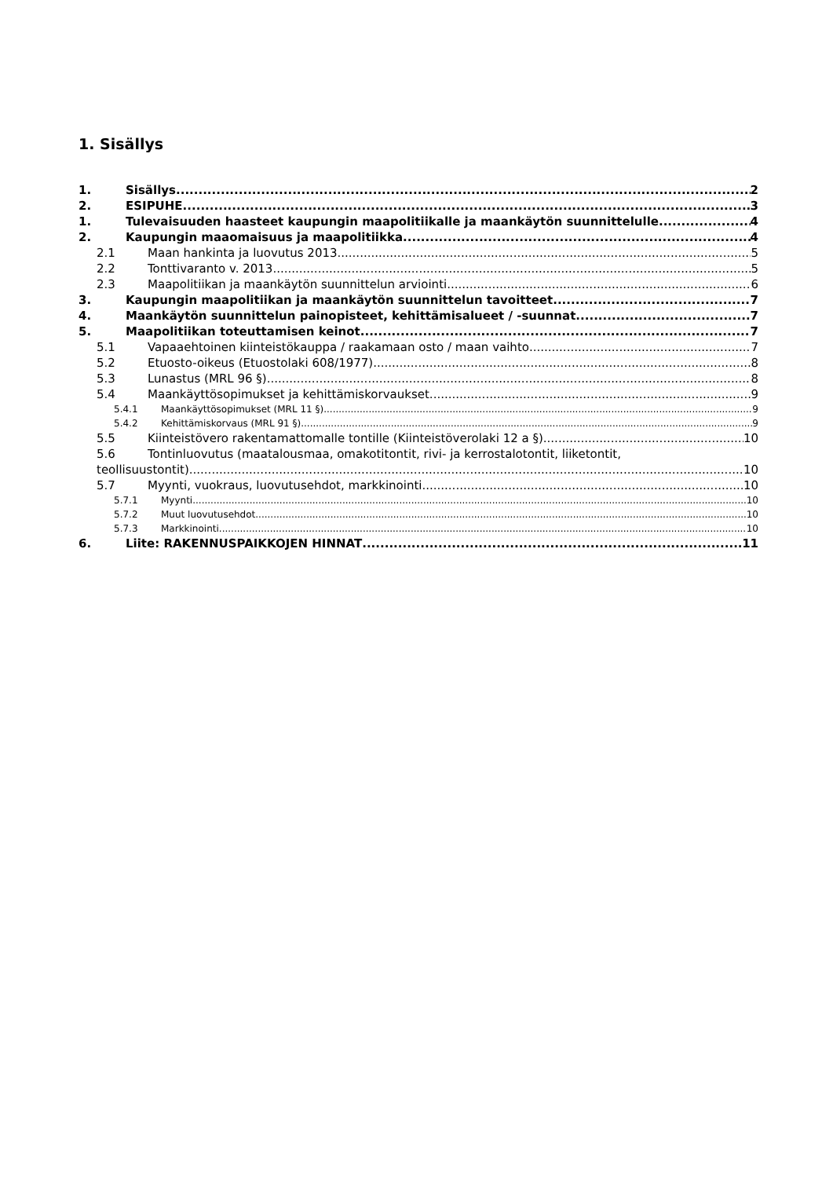1. Sisällys
1. Sisällys 2
2. ESIPUHE 3
1. Tulevaisuuden haasteet kaupungin maapolitiikalle ja maankäytön suunnittelulle 4
2. Kaupungin maaomaisuus ja maapolitiikka 4
2.1 Maan hankinta ja luovutus 2013 5
2.2 Tonttivaranto v. 2013 5
2.3 Maapolitiikan ja maankäytön suunnittelun arviointi 6
3. Kaupungin maapolitiikan ja maankäytön suunnittelun tavoitteet 7
4. Maankäytön suunnittelun painopisteet, kehittämisalueet / -suunnat 7
5. Maapolitiikan toteuttamisen keinot 7
5.1 Vapaaehtoinen kiinteistökauppa / raakamaan osto / maan vaihto 7
5.2 Etuosto-oikeus (Etuostolaki 608/1977) 8
5.3 Lunastus (MRL 96 §) 8
5.4 Maankäyttösopimukset ja kehittämiskorvaukset 9
5.4.1 Maankäyttösopimukset (MRL 11 §) 9
5.4.2 Kehittämiskorvaus (MRL 91 §) 9
5.5 Kiinteistövero rakentamattomalle tontille (Kiinteistöverolaki 12 a §) 10
5.6 Tontinluovutus (maatalousmaa, omakotitontit, rivi- ja kerrostalotontit, liiketontit,
teollisuustontit) 10
5.7 Myynti, vuokraus, luovutusehdot, markkinointi 10
5.7.1 Myynti 10
5.7.2 Muut luovutusehdot 10
5.7.3 Markkinointi 10
6. Liite: RAKENNUSPAIKKOJEN HINNAT 11